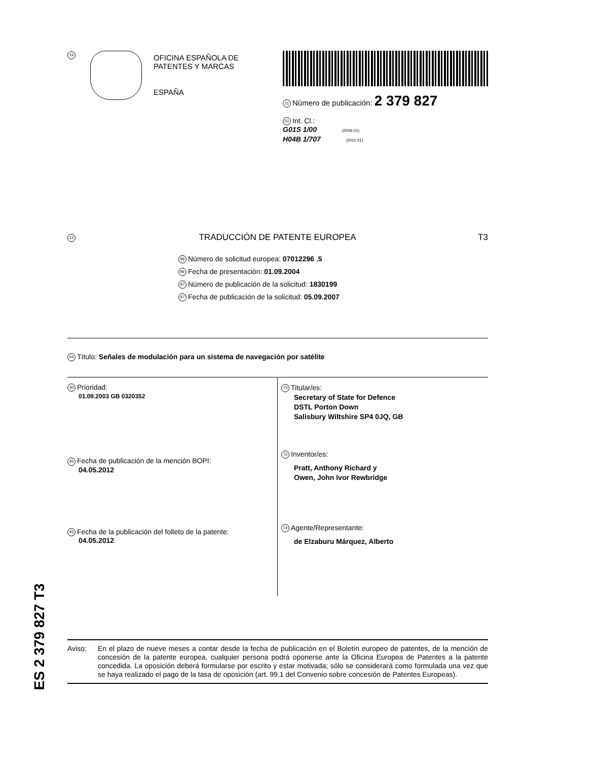19
OFICINA ESPAÑOLA DE
PATENTES Y MARCAS
ESPAÑA
11 Número de publicación: 2 379 827
51 Int. Cl.:
G01S 1/00 (2006.01)
H04B 1/707 (2011.01)
12 TRADUCCIÓN DE PATENTE EUROPEA T3
96 Número de solicitud europea: 07012296 .5
96 Fecha de presentación: 01.09.2004
97 Número de publicación de la solicitud: 1830199
97 Fecha de publicación de la solicitud: 05.09.2007
54 Título: Señales de modulación para un sistema de navegación por satélite
30 Prioridad:
01.09.2003 GB 0320352
45 Fecha de publicación de la mención BOPI:
04.05.2012
45 Fecha de la publicación del folleto de la patente:
04.05.2012
73 Titular/es:
Secretary of State for Defence
DSTL Porton Down
Salisbury Wiltshire SP4 0JQ, GB
72 Inventor/es:
Pratt, Anthony Richard y
Owen, John Ivor Rewbridge
74 Agente/Representante:
de Elzaburu Márquez, Alberto
ES 2 379 827 T3
Aviso: En el plazo de nueve meses a contar desde la fecha de publicación en el Boletín europeo de patentes, de la mención de concesión de la patente europea, cualquier persona podrá oponerse ante la Oficina Europea de Patentes a la patente concedida. La oposición deberá formularse por escrito y estar motivada; sólo se considerará como formulada una vez que se haya realizado el pago de la tasa de oposición (art. 99.1 del Convenio sobre concesión de Patentes Europeas).